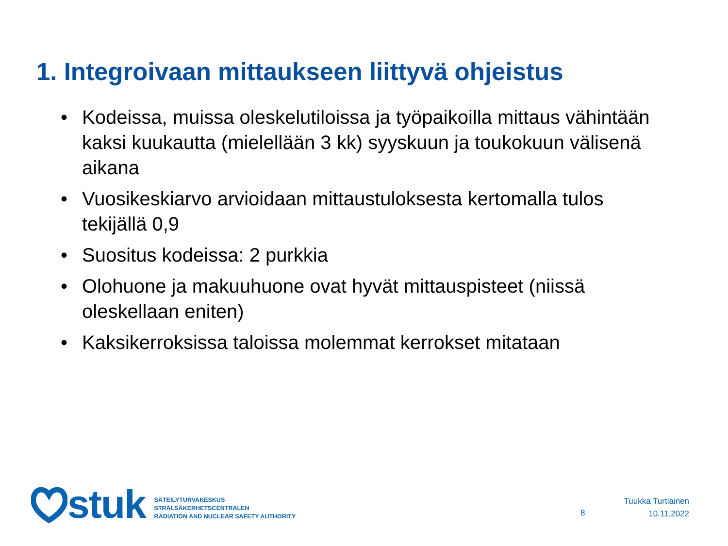1. Integroivaan mittaukseen liittyvä ohjeistus
• Kodeissa, muissa oleskelutiloissa ja työpaikoilla mittaus vähintään kaksi kuukautta (mielellään 3 kk) syyskuun ja toukokuun välisenä aikana
• Vuosikeskiarvo arvioidaan mittaustuloksesta kertomalla tulos tekijällä 0,9
• Suositus kodeissa: 2 purkkia
• Olohuone ja makuuhuone ovat hyvät mittauspisteet (niissä oleskellaan eniten)
• Kaksikerroksissa taloissa molemmat kerrokset mitataan
stuk
SÄTEILYTURVAKESKUS
STRÅLSÄKERHETSCENTRALEN
RADIATION AND NUCLEAR SAFETY AUTHORITY
8
Tuukka Turtiainen
10.11.2022